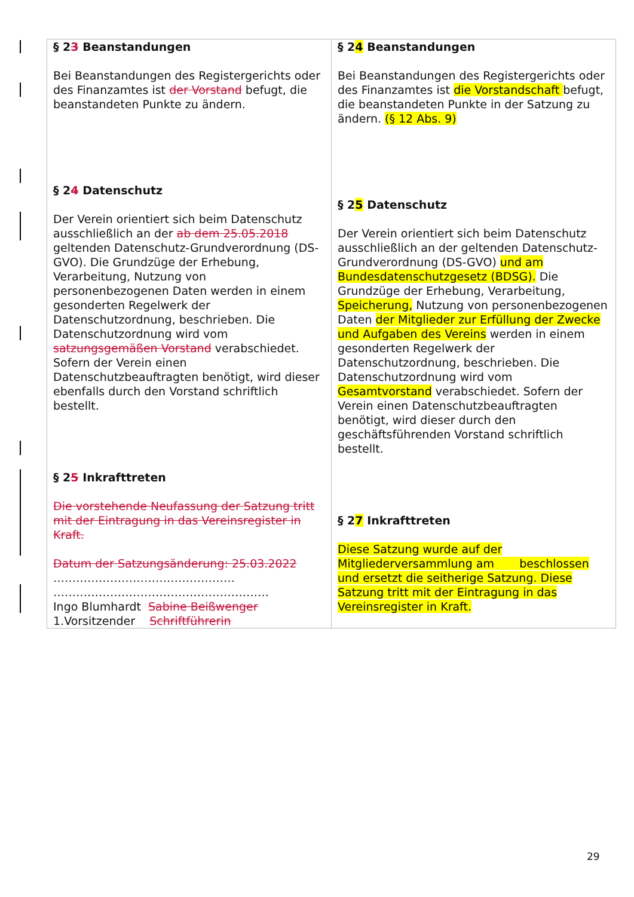| § 2 3 Beanstandungen Bei Beanstandungen des Registergerichts oder des Finanzamtes ist der Vorstand befugt, die beanstandeten Punkte zu ändern. § 2 4 Datenschutz Der Verein orientiert sich beim Datenschutz ausschließlich an der ab dem 25.05.2018 geltenden Datenschutz-Grundverordnung (DS-GVO). Die Grundzüge der Erhebung, Verarbeitung, Nutzung von personenbezogenen Daten werden in einem gesonderten Regelwerk der Datenschutzordnung, beschrieben. Die Datenschutzordnung wird vom satzungsgemäßen Vorstand verabschiedet. Sofern der Verein einen Datenschutzbeauftragten benötigt, wird dieser ebenfalls durch den Vorstand schriftlich bestellt. § 2 5 Inkrafttreten Die vorstehende Neufassung der Satzung tritt mit der Eintragung in das Vereinsregister in Kraft. Datum der Satzungsänderung: 25.03.2022 ………………………………………… ………………………………………………… Ingo Blumhardt Sabine Beißwenger 1.Vorsitzender Schriftführerin | § 2 4 Beanstandungen Bei Beanstandungen des Registergerichts oder des Finanzamtes ist die Vorstandschaft befugt, die beanstandeten Punkte in der Satzung zu ändern. (§ 12 Abs. 9) § 2 5 Datenschutz Der Verein orientiert sich beim Datenschutz ausschließlich an der geltenden Datenschutz-Grundverordnung (DS-GVO) und am Bundesdatenschutzgesetz (BDSG). Die Grundzüge der Erhebung, Verarbeitung, Speicherung, Nutzung von personenbezogenen Daten der Mitglieder zur Erfüllung der Zwecke und Aufgaben des Vereins werden in einem gesonderten Regelwerk der Datenschutzordnung, beschrieben. Die Datenschutzordnung wird vom Gesamtvorstand verabschiedet. Sofern der Verein einen Datenschutzbeauftragten benötigt, wird dieser durch den geschäftsführenden Vorstand schriftlich bestellt. § 2 7 Inkrafttreten Diese Satzung wurde auf der Mitgliederversammlung am beschlossen und ersetzt die seitherige Satzung. Diese Satzung tritt mit der Eintragung in das Vereinsregister in Kraft. |
29